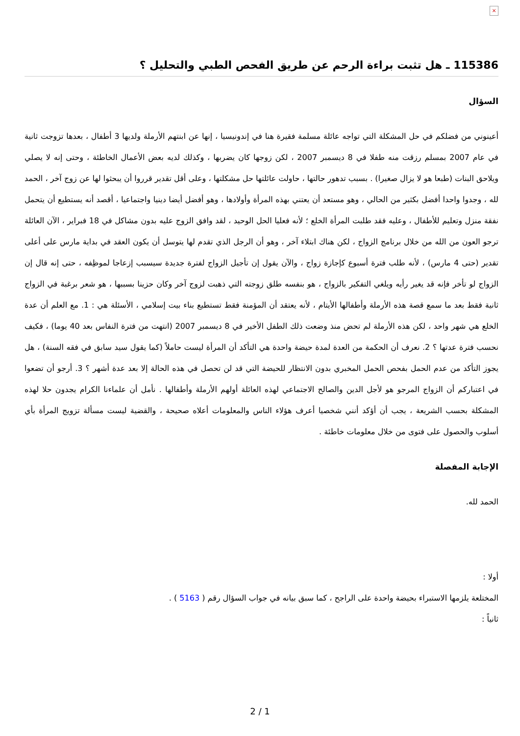×
115386 ـ هل تثبت براءة الرحم عن طريق الفحص الطبي والتحليل ؟
السؤال
أعينوني من فضلكم في حل المشكلة التي تواجه عائلة مسلمة فقيرة هنا في إندونيسيا ، إنها عن ابنتهم الأرملة ولديها 3 أطفال ، بعدها تزوجت ثانية في عام 2007 بمسلم رزقت منه طفلا في 8 ديسمبر 2007 ، لكن زوجها كان يضربها ، وكذلك لديه بعض الأعمال الخاطئة ، وحتى إنه لا يصلي ويلاحق البنات (طبعا هو لا يزال صغيرا) . بسبب تدهور حالتها ، حاولت عائلتها حل مشكلتها ، وعلى أقل تقدير قرروا أن يبحثوا لها عن زوج آخر ، الحمد لله ، وجدوا واحدا أفضل بكثير من الحالي ، وهو مستعد أن يعتني بهذه المرأة وأولادها ، وهو أفضل أيضا دينيا واجتماعيا ، أقصد أنه يستطيع أن يتحمل نفقة منزل وتعليم للأطفال ، وعليه فقد طلبت المرأة الخلع ؛ لأنه فعليا الحل الوحيد ، لقد وافق الزوج عليه بدون مشاكل في 18 فبراير ، الآن العائلة ترجو العون من الله من خلال برنامج الزواج ، لكن هناك ابتلاء آخر ، وهو أن الرجل الذي تقدم لها يتوسل أن يكون العقد في بداية مارس على أعلى تقدير (حتى 4 مارس) ، لأنه طلب فترة أسبوع كإجازة زواج ، والآن يقول إن تأجيل الزواج لفترة جديدة سيسبب إزعاجا لموظِفه ، حتى إنه قال إن الزواج لو تأخر فإنه قد يغير رأيه ويلغي التفكير بالزواج ، هو بنفسه طلق زوجته التي ذهبت لزوج آخر وكان حزينا بسببها ، هو شعر برغبة في الزواج ثانية فقط بعد ما سمع قصة هذه الأرملة وأطفالها الأيتام ، لأنه يعتقد أن المؤمنة فقط تستطيع بناء بيت إسلامي ، الأسئلة هي : 1. مع العلم أن عدة الخلع هي شهر واحد ، لكن هذه الأرملة لم تحض منذ وضعت ذلك الطفل الأخير في 8 ديسمبر 2007 (انتهت من فترة النفاس بعد 40 يوما) ، فكيف نحسب فترة عدتها ؟ 2. نعرف أن الحكمة من العدة لمدة حيضة واحدة هي التأكد أن المرأة ليست حاملاً (كما يقول سيد سابق في فقه السنة) ، هل يجوز التأكد من عدم الحمل بفحص الحمل المخبري بدون الانتظار للحيضة التي قد لن تحصل في هذه الحالة إلا بعد عدة أشهر ؟ 3. أرجو أن تضعوا في اعتباركم أن الزواج المرجو هو لأجل الدين والصالح الاجتماعي لهذه العائلة أولهم الأرملة وأطفالها . نأمل أن علماءنا الكرام يجدون حلا لهذه المشكلة بحسب الشريعة ، يجب أن أؤكد أنني شخصيا أعرف هؤلاء الناس والمعلومات أعلاه صحيحة ، والقضية ليست مسألة تزويج المرأة بأي أسلوب والحصول على فتوى من خلال معلومات خاطئة .
الإجابة المفصلة
الحمد لله.
أولا :
المختلعة يلزمها الاستبراء بحيضة واحدة على الراجح ، كما سبق بيانه في جواب السؤال رقم ( 5163 ) .
ثانياً :
2 / 1